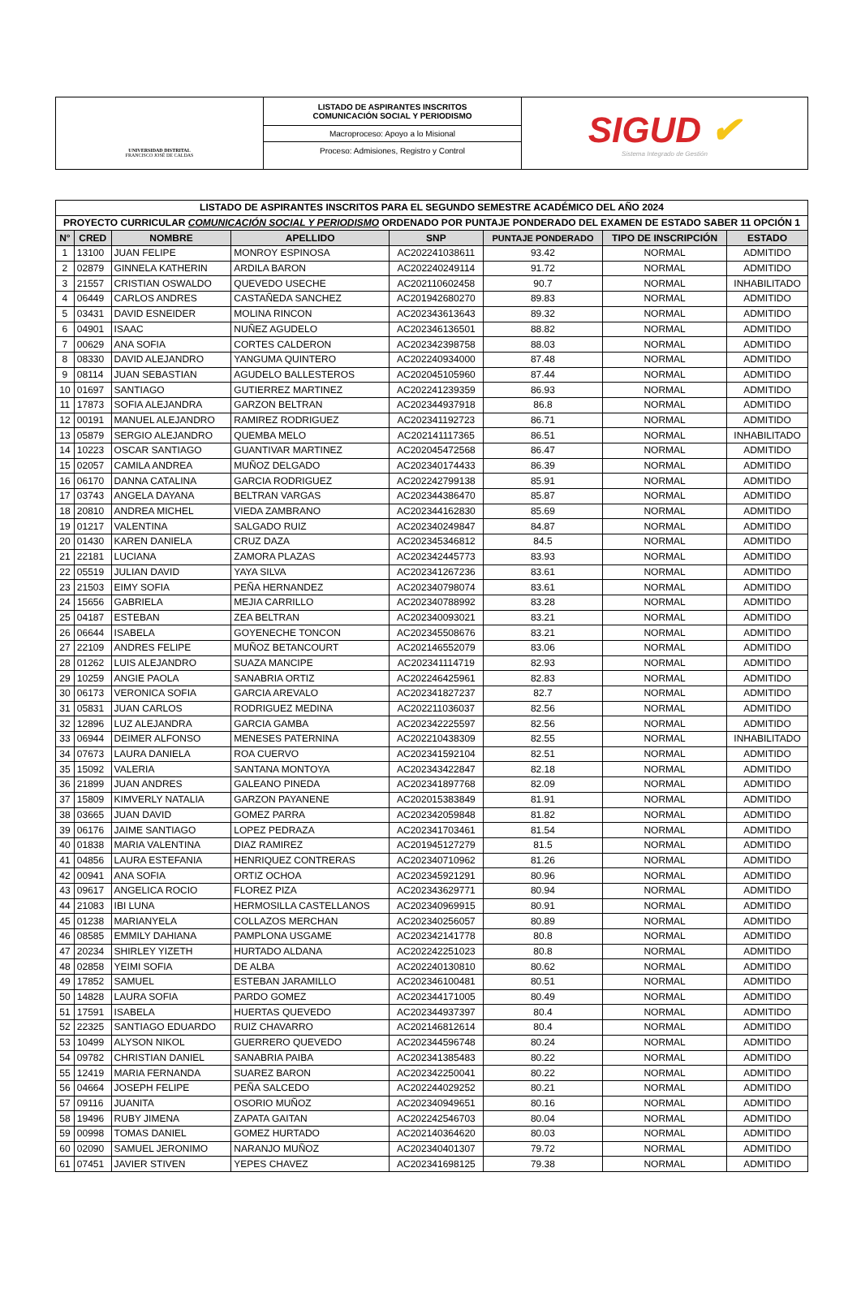UNIVERSIDAD DISTRITAL
FRANCISCO JOSÉ DE CALDAS
LISTADO DE ASPIRANTES INSCRITOS
COMUNICACIÓN SOCIAL Y PERIODISMO
Macroproceso: Apoyo a lo Misional
Proceso: Admisiones, Registro y Control
SIGUD ✔
Sistema Integrado de Gestión
| LISTADO DE ASPIRANTES INSCRITOS PARA EL SEGUNDO SEMESTRE ACADÉMICO DEL AÑO 2024 | | | | | | | |
| --- | --- | --- | --- | --- | --- | --- | --- |
| PROYECTO CURRICULAR COMUNICACIÓN SOCIAL Y PERIODISMO ORDENADO POR PUNTAJE PONDERADO DEL EXAMEN DE ESTADO SABER 11 OPCIÓN 1 | | | | | | | |
| N° | CRED | NOMBRE | APELLIDO | SNP | PUNTAJE PONDERADO | TIPO DE INSCRIPCIÓN | ESTADO |
| 1 | 13100 | JUAN FELIPE | MONROY ESPINOSA | AC202241038611 | 93.42 | NORMAL | ADMITIDO |
| 2 | 02879 | GINNELA KATHERIN | ARDILA BARON | AC202240249114 | 91.72 | NORMAL | ADMITIDO |
| 3 | 21557 | CRISTIAN OSWALDO | QUEVEDO USECHE | AC202110602458 | 90.7 | NORMAL | INHABILITADO |
| 4 | 06449 | CARLOS ANDRES | CASTAÑEDA SANCHEZ | AC201942680270 | 89.83 | NORMAL | ADMITIDO |
| 5 | 03431 | DAVID ESNEIDER | MOLINA RINCON | AC202343613643 | 89.32 | NORMAL | ADMITIDO |
| 6 | 04901 | ISAAC | NUÑEZ AGUDELO | AC202346136501 | 88.82 | NORMAL | ADMITIDO |
| 7 | 00629 | ANA SOFIA | CORTES CALDERON | AC202342398758 | 88.03 | NORMAL | ADMITIDO |
| 8 | 08330 | DAVID ALEJANDRO | YANGUMA QUINTERO | AC202240934000 | 87.48 | NORMAL | ADMITIDO |
| 9 | 08114 | JUAN SEBASTIAN | AGUDELO BALLESTEROS | AC202045105960 | 87.44 | NORMAL | ADMITIDO |
| 10 | 01697 | SANTIAGO | GUTIERREZ MARTINEZ | AC202241239359 | 86.93 | NORMAL | ADMITIDO |
| 11 | 17873 | SOFIA ALEJANDRA | GARZON BELTRAN | AC202344937918 | 86.8 | NORMAL | ADMITIDO |
| 12 | 00191 | MANUEL ALEJANDRO | RAMIREZ RODRIGUEZ | AC202341192723 | 86.71 | NORMAL | ADMITIDO |
| 13 | 05879 | SERGIO ALEJANDRO | QUEMBA MELO | AC202141117365 | 86.51 | NORMAL | INHABILITADO |
| 14 | 10223 | OSCAR SANTIAGO | GUANTIVAR MARTINEZ | AC202045472568 | 86.47 | NORMAL | ADMITIDO |
| 15 | 02057 | CAMILA ANDREA | MUÑOZ DELGADO | AC202340174433 | 86.39 | NORMAL | ADMITIDO |
| 16 | 06170 | DANNA CATALINA | GARCIA RODRIGUEZ | AC202242799138 | 85.91 | NORMAL | ADMITIDO |
| 17 | 03743 | ANGELA DAYANA | BELTRAN VARGAS | AC202344386470 | 85.87 | NORMAL | ADMITIDO |
| 18 | 20810 | ANDREA MICHEL | VIEDA ZAMBRANO | AC202344162830 | 85.69 | NORMAL | ADMITIDO |
| 19 | 01217 | VALENTINA | SALGADO RUIZ | AC202340249847 | 84.87 | NORMAL | ADMITIDO |
| 20 | 01430 | KAREN DANIELA | CRUZ DAZA | AC202345346812 | 84.5 | NORMAL | ADMITIDO |
| 21 | 22181 | LUCIANA | ZAMORA PLAZAS | AC202342445773 | 83.93 | NORMAL | ADMITIDO |
| 22 | 05519 | JULIAN DAVID | YAYA SILVA | AC202341267236 | 83.61 | NORMAL | ADMITIDO |
| 23 | 21503 | EIMY SOFIA | PEÑA HERNANDEZ | AC202340798074 | 83.61 | NORMAL | ADMITIDO |
| 24 | 15656 | GABRIELA | MEJIA CARRILLO | AC202340788992 | 83.28 | NORMAL | ADMITIDO |
| 25 | 04187 | ESTEBAN | ZEA BELTRAN | AC202340093021 | 83.21 | NORMAL | ADMITIDO |
| 26 | 06644 | ISABELA | GOYENECHE TONCON | AC202345508676 | 83.21 | NORMAL | ADMITIDO |
| 27 | 22109 | ANDRES FELIPE | MUÑOZ BETANCOURT | AC202146552079 | 83.06 | NORMAL | ADMITIDO |
| 28 | 01262 | LUIS ALEJANDRO | SUAZA MANCIPE | AC202341114719 | 82.93 | NORMAL | ADMITIDO |
| 29 | 10259 | ANGIE PAOLA | SANABRIA ORTIZ | AC202246425961 | 82.83 | NORMAL | ADMITIDO |
| 30 | 06173 | VERONICA SOFIA | GARCIA AREVALO | AC202341827237 | 82.7 | NORMAL | ADMITIDO |
| 31 | 05831 | JUAN CARLOS | RODRIGUEZ MEDINA | AC202211036037 | 82.56 | NORMAL | ADMITIDO |
| 32 | 12896 | LUZ ALEJANDRA | GARCIA GAMBA | AC202342225597 | 82.56 | NORMAL | ADMITIDO |
| 33 | 06944 | DEIMER ALFONSO | MENESES PATERNINA | AC202210438309 | 82.55 | NORMAL | INHABILITADO |
| 34 | 07673 | LAURA DANIELA | ROA CUERVO | AC202341592104 | 82.51 | NORMAL | ADMITIDO |
| 35 | 15092 | VALERIA | SANTANA MONTOYA | AC202343422847 | 82.18 | NORMAL | ADMITIDO |
| 36 | 21899 | JUAN ANDRES | GALEANO PINEDA | AC202341897768 | 82.09 | NORMAL | ADMITIDO |
| 37 | 15809 | KIMVERLY NATALIA | GARZON PAYANENE | AC202015383849 | 81.91 | NORMAL | ADMITIDO |
| 38 | 03665 | JUAN DAVID | GOMEZ PARRA | AC202342059848 | 81.82 | NORMAL | ADMITIDO |
| 39 | 06176 | JAIME SANTIAGO | LOPEZ PEDRAZA | AC202341703461 | 81.54 | NORMAL | ADMITIDO |
| 40 | 01838 | MARIA VALENTINA | DIAZ RAMIREZ | AC201945127279 | 81.5 | NORMAL | ADMITIDO |
| 41 | 04856 | LAURA ESTEFANIA | HENRIQUEZ CONTRERAS | AC202340710962 | 81.26 | NORMAL | ADMITIDO |
| 42 | 00941 | ANA SOFIA | ORTIZ OCHOA | AC202345921291 | 80.96 | NORMAL | ADMITIDO |
| 43 | 09617 | ANGELICA ROCIO | FLOREZ PIZA | AC202343629771 | 80.94 | NORMAL | ADMITIDO |
| 44 | 21083 | IBI LUNA | HERMOSILLA CASTELLANOS | AC202340969915 | 80.91 | NORMAL | ADMITIDO |
| 45 | 01238 | MARIANYELA | COLLAZOS MERCHAN | AC202340256057 | 80.89 | NORMAL | ADMITIDO |
| 46 | 08585 | EMMILY DAHIANA | PAMPLONA USGAME | AC202342141778 | 80.8 | NORMAL | ADMITIDO |
| 47 | 20234 | SHIRLEY YIZETH | HURTADO ALDANA | AC202242251023 | 80.8 | NORMAL | ADMITIDO |
| 48 | 02858 | YEIMI SOFIA | DE ALBA | AC202240130810 | 80.62 | NORMAL | ADMITIDO |
| 49 | 17852 | SAMUEL | ESTEBAN JARAMILLO | AC202346100481 | 80.51 | NORMAL | ADMITIDO |
| 50 | 14828 | LAURA SOFIA | PARDO GOMEZ | AC202344171005 | 80.49 | NORMAL | ADMITIDO |
| 51 | 17591 | ISABELA | HUERTAS QUEVEDO | AC202344937397 | 80.4 | NORMAL | ADMITIDO |
| 52 | 22325 | SANTIAGO EDUARDO | RUIZ CHAVARRO | AC202146812614 | 80.4 | NORMAL | ADMITIDO |
| 53 | 10499 | ALYSON NIKOL | GUERRERO QUEVEDO | AC202344596748 | 80.24 | NORMAL | ADMITIDO |
| 54 | 09782 | CHRISTIAN DANIEL | SANABRIA PAIBA | AC202341385483 | 80.22 | NORMAL | ADMITIDO |
| 55 | 12419 | MARIA FERNANDA | SUAREZ BARON | AC202342250041 | 80.22 | NORMAL | ADMITIDO |
| 56 | 04664 | JOSEPH FELIPE | PEÑA SALCEDO | AC202244029252 | 80.21 | NORMAL | ADMITIDO |
| 57 | 09116 | JUANITA | OSORIO MUÑOZ | AC202340949651 | 80.16 | NORMAL | ADMITIDO |
| 58 | 19496 | RUBY JIMENA | ZAPATA GAITAN | AC202242546703 | 80.04 | NORMAL | ADMITIDO |
| 59 | 00998 | TOMAS DANIEL | GOMEZ HURTADO | AC202140364620 | 80.03 | NORMAL | ADMITIDO |
| 60 | 02090 | SAMUEL JERONIMO | NARANJO MUÑOZ | AC202340401307 | 79.72 | NORMAL | ADMITIDO |
| 61 | 07451 | JAVIER STIVEN | YEPES CHAVEZ | AC202341698125 | 79.38 | NORMAL | ADMITIDO |